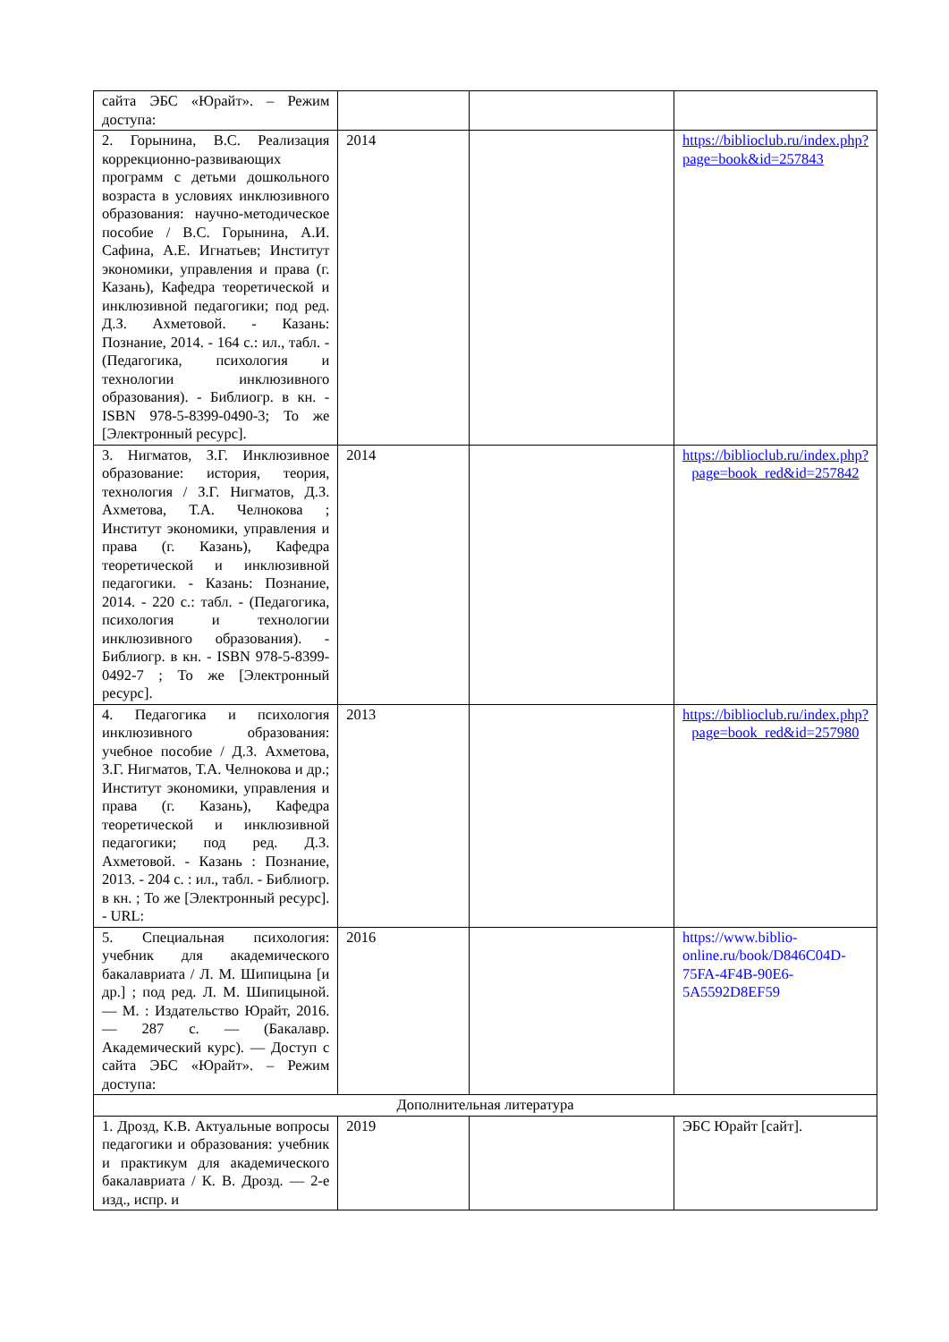| сайта ЭБС «Юрайт». – Режим доступа: | | | |
| 2. Горынина, В.С. Реализация коррекционно-развивающих программ с детьми дошкольного возраста в условиях инклюзивного образования: научно-методическое пособие / В.С. Горынина, А.И. Сафина, А.Е. Игнатьев; Институт экономики, управления и права (г. Казань), Кафедра теоретической и инклюзивной педагогики; под ред. Д.З. Ахметовой. - Казань: Познание, 2014. - 164 с.: ил., табл. - (Педагогика, психология и технологии инклюзивного образования). - Библиогр. в кн. - ISBN 978-5-8399-0490-3; То же [Электронный ресурс]. | 2014 | | https://biblioclub.ru/index.php?page=book&id=257843 |
| 3. Нигматов, З.Г. Инклюзивное образование: история, теория, технология / З.Г. Нигматов, Д.З. Ахметова, Т.А. Челнокова ; Институт экономики, управления и права (г. Казань), Кафедра теоретической и инклюзивной педагогики. - Казань: Познание, 2014. - 220 с.: табл. - (Педагогика, психология и технологии инклюзивного образования). - Библиогр. в кн. - ISBN 978-5-8399-0492-7 ; То же [Электронный ресурс]. | 2014 | | https://biblioclub.ru/index.php?page=book_red&id=257842 |
| 4. Педагогика и психология инклюзивного образования: учебное пособие / Д.З. Ахметова, З.Г. Нигматов, Т.А. Челнокова и др.; Институт экономики, управления и права (г. Казань), Кафедра теоретической и инклюзивной педагогики; под ред. Д.З. Ахметовой. - Казань : Познание, 2013. - 204 с. : ил., табл. - Библиогр. в кн. ; То же [Электронный ресурс]. - URL: | 2013 | | https://biblioclub.ru/index.php?page=book_red&id=257980 |
| 5. Специальная психология: учебник для академического бакалавриата / Л. М. Шипицына [и др.] ; под ред. Л. М. Шипицыной. — М. : Издательство Юрайт, 2016. — 287 с. — (Бакалавр. Академический курс). — Доступ с сайта ЭБС «Юрайт». – Режим доступа: | 2016 | | https://www.biblio-online.ru/book/D846C04D-75FA-4F4B-90E6-5A5592D8EF59 |
| Дополнительная литература | | | |
| 1. Дрозд, К.В. Актуальные вопросы педагогики и образования: учебник и практикум для академического бакалавриата / К. В. Дрозд. — 2-е изд., испр. и | 2019 | | ЭБС Юрайт [сайт]. |